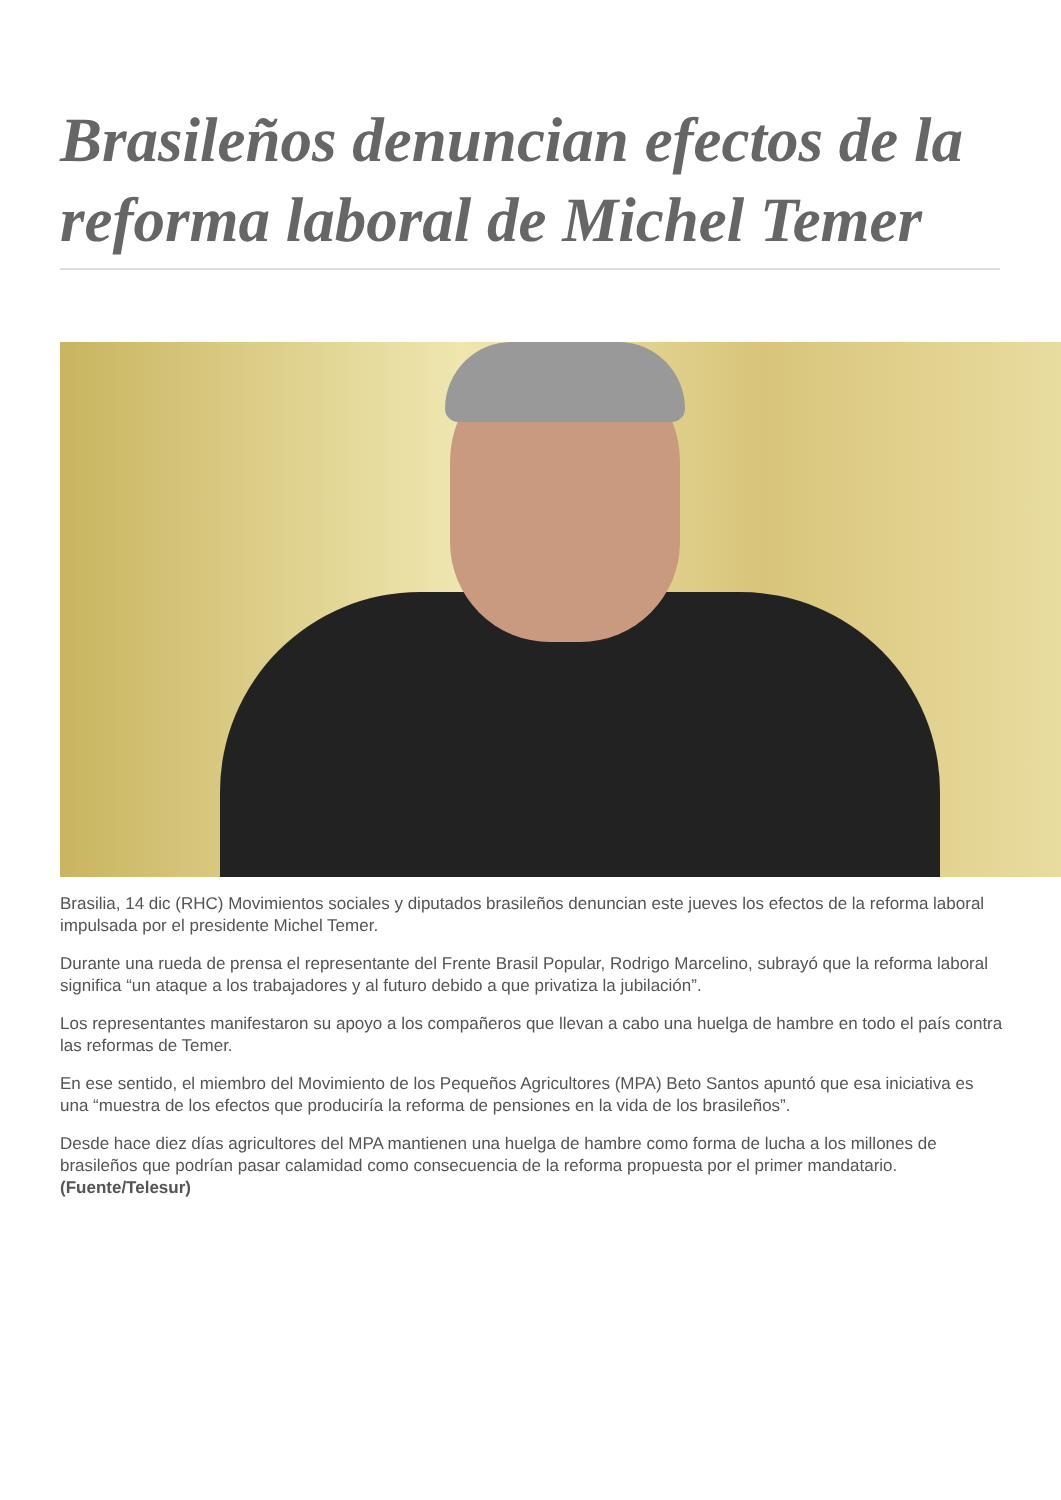Brasileños denuncian efectos de la reforma laboral de Michel Temer
Brasilia, 14 dic (RHC) Movimientos sociales y diputados brasileños denuncian este jueves los efectos de la reforma laboral impulsada por el presidente Michel Temer.
Durante una rueda de prensa el representante del Frente Brasil Popular, Rodrigo Marcelino, subrayó que la reforma laboral significa “un ataque a los trabajadores y al futuro debido a que privatiza la jubilación”.
Los representantes manifestaron su apoyo a los compañeros que llevan a cabo una huelga de hambre en todo el país contra las reformas de Temer.
En ese sentido, el miembro del Movimiento de los Pequeños Agricultores (MPA) Beto Santos apuntó que esa iniciativa es una “muestra de los efectos que produciría la reforma de pensiones en la vida de los brasileños”.
Desde hace diez días agricultores del MPA mantienen una huelga de hambre como forma de lucha a los millones de brasileños que podrían pasar calamidad como consecuencia de la reforma propuesta por el primer mandatario. (Fuente/Telesur)